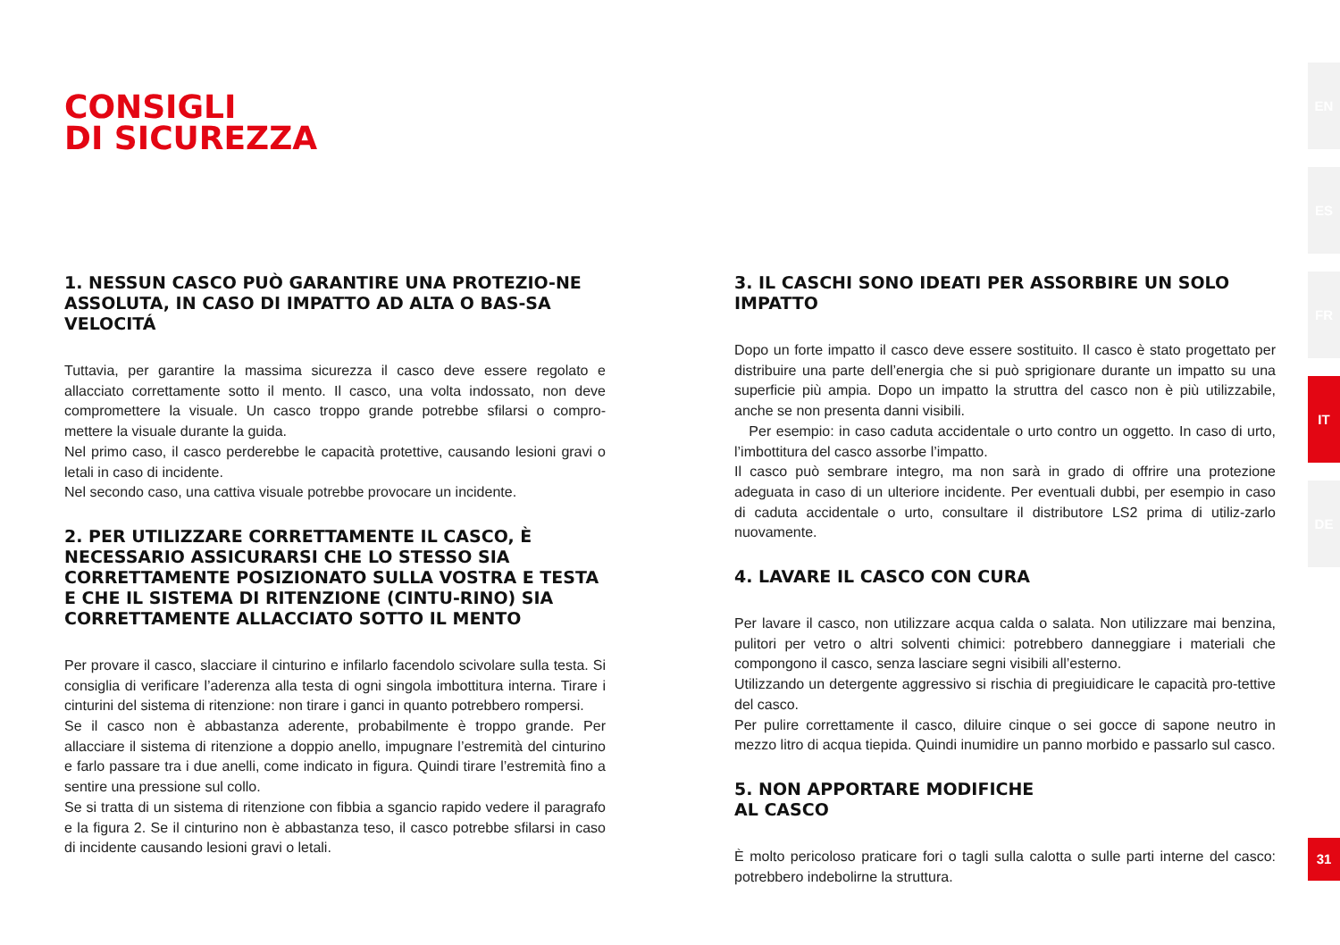CONSIGLI
DI SICUREZZA
1. NESSUN CASCO PUÒ GARANTIRE UNA PROTEZIO-NE ASSOLUTA, IN CASO DI IMPATTO AD ALTA O BAS-SA VELOCITÁ
Tuttavia, per garantire la massima sicurezza il casco deve essere regolato e allacciato correttamente sotto il mento. Il casco, una volta indossato, non deve compromettere la visuale. Un casco troppo grande potrebbe sfilarsi o compro-mettere la visuale durante la guida.
Nel primo caso, il casco perderebbe le capacità protettive, causando lesioni gravi o letali in caso di incidente.
Nel secondo caso, una cattiva visuale potrebbe provocare un incidente.
2. PER UTILIZZARE CORRETTAMENTE IL CASCO, È NECESSARIO ASSICURARSI CHE LO STESSO SIA CORRETTAMENTE POSIZIONATO SULLA VOSTRA E TESTA E CHE IL SISTEMA DI RITENZIONE (CINTU-RINO) SIA CORRETTAMENTE ALLACCIATO SOTTO IL MENTO
Per provare il casco, slacciare il cinturino e infilarlo facendolo scivolare sulla testa. Si consiglia di verificare l’aderenza alla testa di ogni singola imbottitura interna. Tirare i cinturini del sistema di ritenzione: non tirare i ganci in quanto potrebbero rompersi.
Se il casco non è abbastanza aderente, probabilmente è troppo grande. Per allacciare il sistema di ritenzione a doppio anello, impugnare l’estremità del cinturino e farlo passare tra i due anelli, come indicato in figura. Quindi tirare l’estremità fino a sentire una pressione sul collo.
Se si tratta di un sistema di ritenzione con fibbia a sgancio rapido vedere il paragrafo e la figura 2. Se il cinturino non è abbastanza teso, il casco potrebbe sfilarsi in caso di incidente causando lesioni gravi o letali.
3. IL CASCHI SONO IDEATI PER ASSORBIRE UN SOLO IMPATTO
Dopo un forte impatto il casco deve essere sostituito. Il casco è stato progettato per distribuire una parte dell’energia che si può sprigionare durante un impatto su una superficie più ampia. Dopo un impatto la struttra del casco non è più utilizzabile, anche se non presenta danni visibili.
Per esempio: in caso caduta accidentale o urto contro un oggetto. In caso di urto, l’imbottitura del casco assorbe l’impatto.
Il casco può sembrare integro, ma non sarà in grado di offrire una protezione adeguata in caso di un ulteriore incidente. Per eventuali dubbi, per esempio in caso di caduta accidentale o urto, consultare il distributore LS2 prima di utiliz-zarlo nuovamente.
4. LAVARE IL CASCO CON CURA
Per lavare il casco, non utilizzare acqua calda o salata. Non utilizzare mai benzina, pulitori per vetro o altri solventi chimici: potrebbero danneggiare i materiali che compongono il casco, senza lasciare segni visibili all’esterno.
Utilizzando un detergente aggressivo si rischia di pregiuidicare le capacità pro-tettive del casco.
Per pulire correttamente il casco, diluire cinque o sei gocce di sapone neutro in mezzo litro di acqua tiepida. Quindi inumidire un panno morbido e passarlo sul casco.
5. NON APPORTARE MODIFICHE
AL CASCO
È molto pericoloso praticare fori o tagli sulla calotta o sulle parti interne del casco: potrebbero indebolirne la struttura.
EN
ES
FR
IT
DE
31